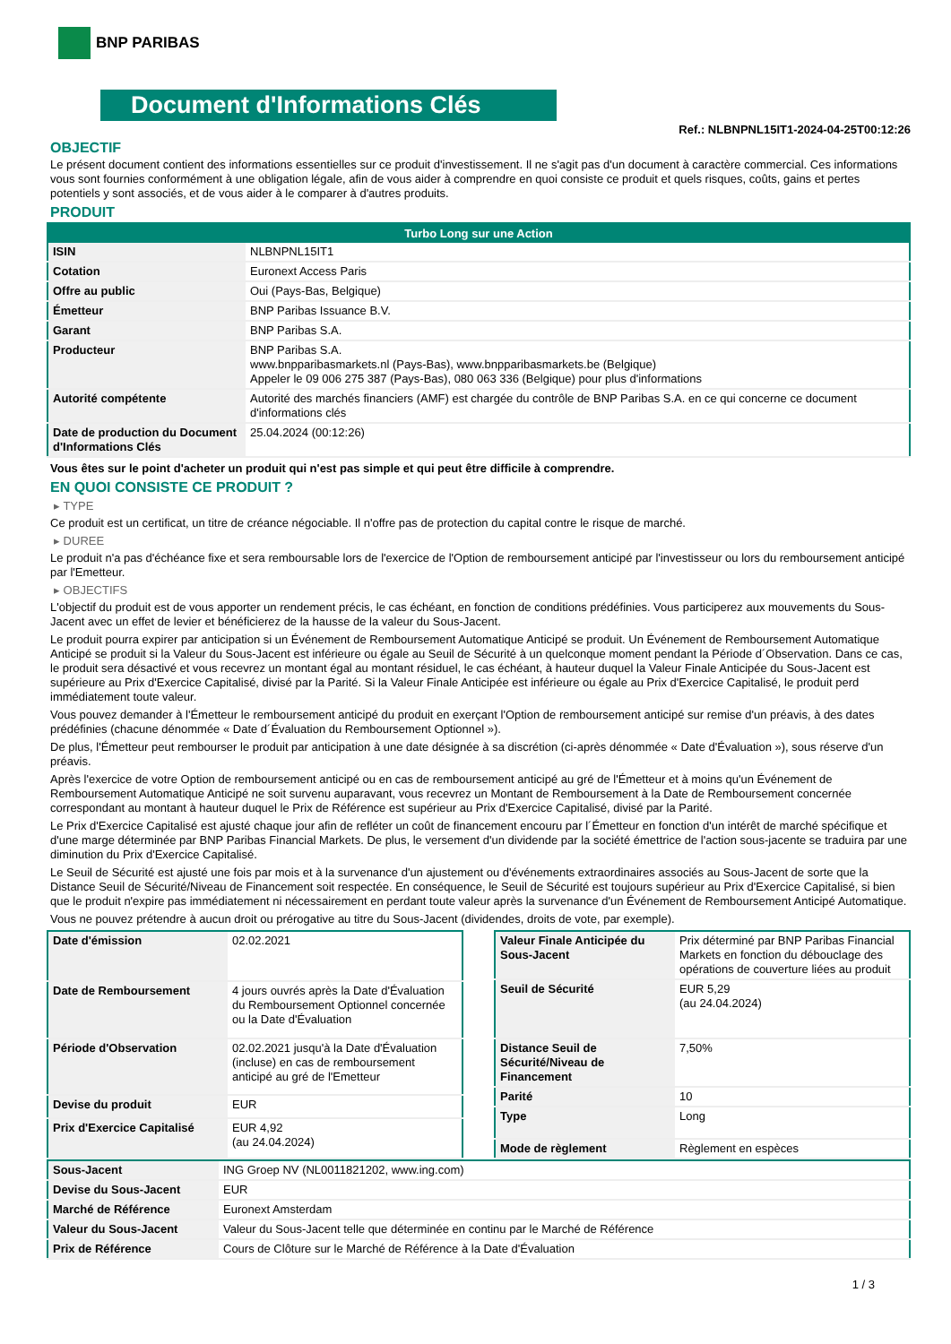BNP PARIBAS
Document d'Informations Clés
Ref.: NLBNPNL15IT1-2024-04-25T00:12:26
OBJECTIF
Le présent document contient des informations essentielles sur ce produit d'investissement. Il ne s'agit pas d'un document à caractère commercial. Ces informations vous sont fournies conformément à une obligation légale, afin de vous aider à comprendre en quoi consiste ce produit et quels risques, coûts, gains et pertes potentiels y sont associés, et de vous aider à le comparer à d'autres produits.
PRODUIT
| Turbo Long sur une Action | |
| --- | --- |
| ISIN | NLBNPNL15IT1 |
| Cotation | Euronext Access Paris |
| Offre au public | Oui (Pays-Bas, Belgique) |
| Émetteur | BNP Paribas Issuance B.V. |
| Garant | BNP Paribas S.A. |
| Producteur | BNP Paribas S.A. www.bnpparibasmarkets.nl (Pays-Bas), www.bnpparibasmarkets.be (Belgique) Appeler le 09 006 275 387 (Pays-Bas), 080 063 336 (Belgique) pour plus d'informations |
| Autorité compétente | Autorité des marchés financiers (AMF) est chargée du contrôle de BNP Paribas S.A. en ce qui concerne ce document d'informations clés |
| Date de production du Document d'Informations Clés | 25.04.2024 (00:12:26) |
Vous êtes sur le point d'acheter un produit qui n'est pas simple et qui peut être difficile à comprendre.
EN QUOI CONSISTE CE PRODUIT ?
▸ TYPE
Ce produit est un certificat, un titre de créance négociable. Il n'offre pas de protection du capital contre le risque de marché.
▸ DUREE
Le produit n'a pas d'échéance fixe et sera remboursable lors de l'exercice de l'Option de remboursement anticipé par l'investisseur ou lors du remboursement anticipé par l'Emetteur.
▸ OBJECTIFS
L'objectif du produit est de vous apporter un rendement précis, le cas échéant, en fonction de conditions prédéfinies. Vous participerez aux mouvements du Sous-Jacent avec un effet de levier et bénéficierez de la hausse de la valeur du Sous-Jacent.
Le produit pourra expirer par anticipation si un Événement de Remboursement Automatique Anticipé se produit. Un Événement de Remboursement Automatique Anticipé se produit si la Valeur du Sous-Jacent est inférieure ou égale au Seuil de Sécurité à un quelconque moment pendant la Période d´Observation. Dans ce cas, le produit sera désactivé et vous recevrez un montant égal au montant résiduel, le cas échéant, à hauteur duquel la Valeur Finale Anticipée du Sous-Jacent est supérieure au Prix d'Exercice Capitalisé, divisé par la Parité. Si la Valeur Finale Anticipée est inférieure ou égale au Prix d'Exercice Capitalisé, le produit perd immédiatement toute valeur.
Vous pouvez demander à l'Émetteur le remboursement anticipé du produit en exerçant l'Option de remboursement anticipé sur remise d'un préavis, à des dates prédéfinies (chacune dénommée « Date d´Évaluation du Remboursement Optionnel »).
De plus, l'Émetteur peut rembourser le produit par anticipation à une date désignée à sa discrétion (ci-après dénommée « Date d'Évaluation »), sous réserve d'un préavis.
Après l'exercice de votre Option de remboursement anticipé ou en cas de remboursement anticipé au gré de l'Émetteur et à moins qu'un Événement de Remboursement Automatique Anticipé ne soit survenu auparavant, vous recevrez un Montant de Remboursement à la Date de Remboursement concernée correspondant au montant à hauteur duquel le Prix de Référence est supérieur au Prix d'Exercice Capitalisé, divisé par la Parité.
Le Prix d'Exercice Capitalisé est ajusté chaque jour afin de refléter un coût de financement encouru par l´Émetteur en fonction d'un intérêt de marché spécifique et d'une marge déterminée par BNP Paribas Financial Markets. De plus, le versement d'un dividende par la société émettrice de l'action sous-jacente se traduira par une diminution du Prix d'Exercice Capitalisé.
Le Seuil de Sécurité est ajusté une fois par mois et à la survenance d'un ajustement ou d'événements extraordinaires associés au Sous-Jacent de sorte que la Distance Seuil de Sécurité/Niveau de Financement soit respectée. En conséquence, le Seuil de Sécurité est toujours supérieur au Prix d'Exercice Capitalisé, si bien que le produit n'expire pas immédiatement ni nécessairement en perdant toute valeur après la survenance d'un Événement de Remboursement Anticipé Automatique.
Vous ne pouvez prétendre à aucun droit ou prérogative au titre du Sous-Jacent (dividendes, droits de vote, par exemple).
| Date d'émission | 02.02.2021 |
| Date de Remboursement | 4 jours ouvrés après la Date d'Évaluation du Remboursement Optionnel concernée ou la Date d'Évaluation |
| Période d'Observation | 02.02.2021 jusqu'à la Date d'Évaluation (incluse) en cas de remboursement anticipé au gré de l'Emetteur |
| Devise du produit | EUR |
| Prix d'Exercice Capitalisé | EUR 4,92 (au 24.04.2024) |
| Valeur Finale Anticipée du Sous-Jacent | Prix déterminé par BNP Paribas Financial Markets en fonction du débouclage des opérations de couverture liées au produit |
| Seuil de Sécurité | EUR 5,29 (au 24.04.2024) |
| Distance Seuil de Sécurité/Niveau de Financement | 7,50% |
| Parité | 10 |
| Type | Long |
| Mode de règlement | Règlement en espèces |
| Sous-Jacent | ING Groep NV (NL0011821202, www.ing.com) |
| Devise du Sous-Jacent | EUR |
| Marché de Référence | Euronext Amsterdam |
| Valeur du Sous-Jacent | Valeur du Sous-Jacent telle que déterminée en continu par le Marché de Référence |
| Prix de Référence | Cours de Clôture sur le Marché de Référence à la Date d'Évaluation |
1 / 3